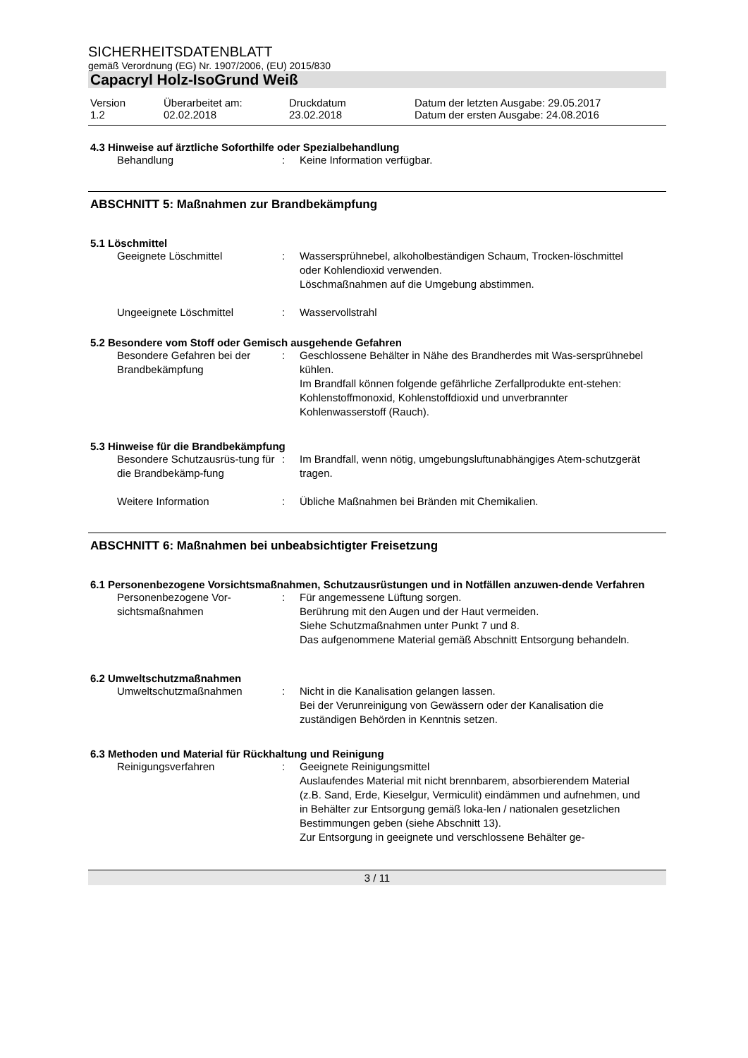SICHERHEITSDATENBLATT
gemäß Verordnung (EG) Nr. 1907/2006, (EU) 2015/830
Capacryl Holz-IsoGrund Weiß
Version
1.2
Überarbeitet am:
02.02.2018
Druckdatum
23.02.2018
Datum der letzten Ausgabe: 29.05.2017
Datum der ersten Ausgabe: 24.08.2016
4.3 Hinweise auf ärztliche Soforthilfe oder Spezialbehandlung
Behandlung : Keine Information verfügbar.
ABSCHNITT 5: Maßnahmen zur Brandbekämpfung
5.1 Löschmittel
Geeignete Löschmittel : Wassersprühnebel, alkoholbeständigen Schaum, Trocken-löschmittel oder Kohlendioxid verwenden.
Löschmaßnahmen auf die Umgebung abstimmen.
Ungeeignete Löschmittel : Wasservollstrahl
5.2 Besondere vom Stoff oder Gemisch ausgehende Gefahren
Besondere Gefahren bei der Brandbekämpfung
: Geschlossene Behälter in Nähe des Brandherdes mit Was-sersprühnebel kühlen.
Im Brandfall können folgende gefährliche Zerfallprodukte ent-stehen:
Kohlenstoffmonoxid, Kohlenstoffdioxid und unverbrannter Kohlenwasserstoff (Rauch).
5.3 Hinweise für die Brandbekämpfung
Besondere Schutzausrüs-tung für die Brandbekämp-fung
: Im Brandfall, wenn nötig, umgebungsluftunabhängiges Atem-schutzgerät tragen.
Weitere Information : Übliche Maßnahmen bei Bränden mit Chemikalien.
ABSCHNITT 6: Maßnahmen bei unbeabsichtigter Freisetzung
6.1 Personenbezogene Vorsichtsmaßnahmen, Schutzausrüstungen und in Notfällen anzuwen-dende Verfahren
Personenbezogene Vor-sichtsmaßnahmen
: Für angemessene Lüftung sorgen.
Berührung mit den Augen und der Haut vermeiden.
Siehe Schutzmaßnahmen unter Punkt 7 und 8.
Das aufgenommene Material gemäß Abschnitt Entsorgung behandeln.
6.2 Umweltschutzmaßnahmen
Umweltschutzmaßnahmen : Nicht in die Kanalisation gelangen lassen.
Bei der Verunreinigung von Gewässern oder der Kanalisation die zuständigen Behörden in Kenntnis setzen.
6.3 Methoden und Material für Rückhaltung und Reinigung
Reinigungsverfahren : Geeignete Reinigungsmittel
Auslaufendes Material mit nicht brennbarem, absorbierendem Material (z.B. Sand, Erde, Kieselgur, Vermiculit) eindämmen und aufnehmen, und in Behälter zur Entsorgung gemäß loka-len / nationalen gesetzlichen Bestimmungen geben (siehe Abschnitt 13).
Zur Entsorgung in geeignete und verschlossene Behälter ge-
3 / 11